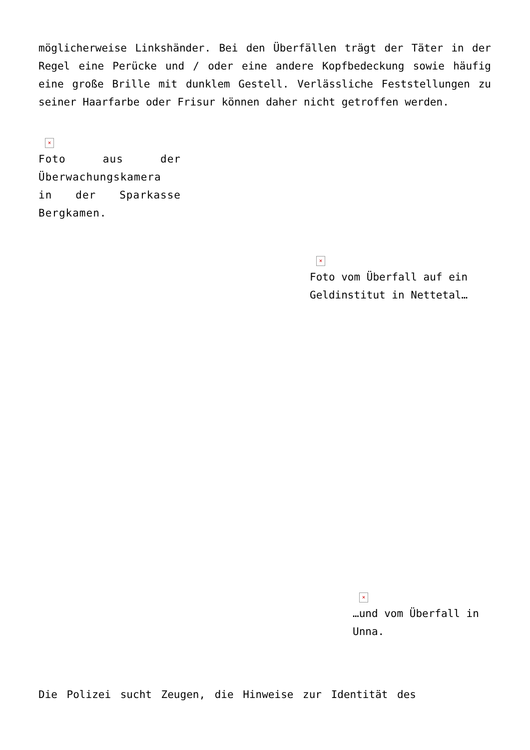möglicherweise Linkshänder. Bei den Überfällen trägt der Täter in der Regel eine Perücke und / oder eine andere Kopfbedeckung sowie häufig eine große Brille mit dunklem Gestell. Verlässliche Feststellungen zu seiner Haarfarbe oder Frisur können daher nicht getroffen werden.
×
Foto aus der Überwachungskamera in der Sparkasse Bergkamen.
×
Foto vom Überfall auf ein Geldinstitut in Nettetal…
×
…und vom Überfall in Unna.
Die Polizei sucht Zeugen, die Hinweise zur Identität des